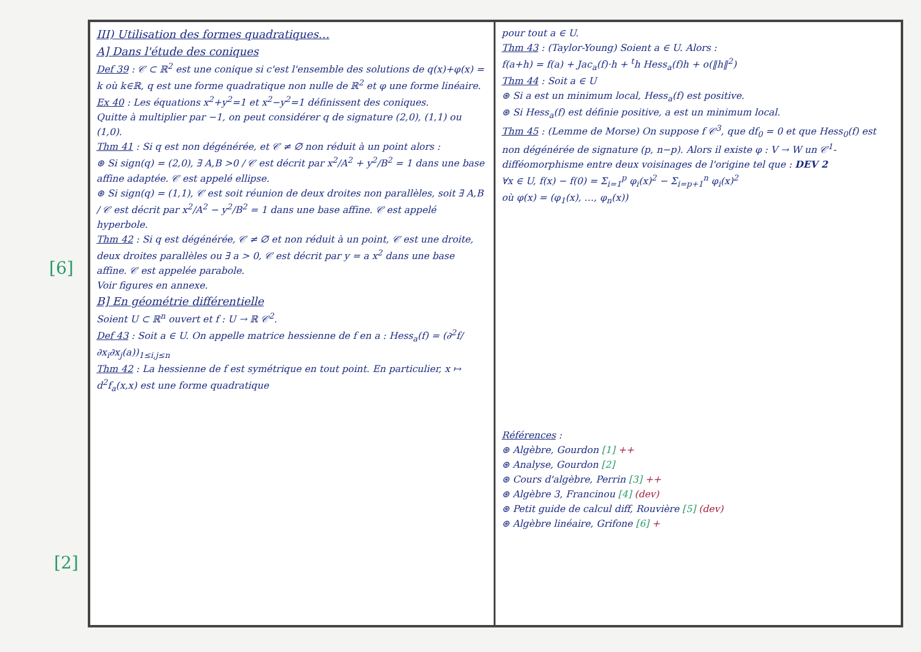[6]
[2]
III) Utilisation des formes quadratiques…
A] Dans l'étude des coniques
Def 39 : 𝒞 ⊂ ℝ<sup>2</sup> est une conique si c'est l'ensemble des solutions de q(x)+φ(x) = k où k∈ℝ, q est une forme quadratique non nulle de ℝ<sup>2</sup> et φ une forme linéaire.
Ex 40 : Les équations x<sup>2</sup>+y<sup>2</sup>=1 et x<sup>2</sup>−y<sup>2</sup>=1 définissent des coniques.
Quitte à multiplier par −1, on peut considérer q de signature (2,0), (1,1) ou (1,0).
Thm 41 : Si q est non dégénérée, et 𝒞 ≠ ∅ non réduit à un point alors :
⊛ Si sign(q) = (2,0), ∃ A,B >0 / 𝒞 est décrit par x<sup>2</sup>/A<sup>2</sup> + y<sup>2</sup>/B<sup>2</sup> = 1 dans une base affine adaptée. 𝒞 est appelé ellipse.
⊛ Si sign(q) = (1,1), 𝒞 est soit réunion de deux droites non parallèles, soit ∃ A,B / 𝒞 est décrit par x<sup>2</sup>/A<sup>2</sup> − y<sup>2</sup>/B<sup>2</sup> = 1 dans une base affine. 𝒞 est appelé hyperbole.
Thm 42 : Si q est dégénérée, 𝒞 ≠ ∅ et non réduit à un point, 𝒞 est une droite, deux droites parallèles ou ∃ a > 0, 𝒞 est décrit par y = a x<sup>2</sup> dans une base affine. 𝒞 est appelée parabole.
Voir figures en annexe.
B] En géométrie différentielle
Soient U ⊂ ℝ<sup>n</sup> ouvert et f : U → ℝ 𝒞<sup>2</sup>.
Def 43 : Soit a ∈ U. On appelle matrice hessienne de f en a : Hess<sub>a</sub>(f) = (∂<sup>2</sup>f/∂x<sub>i</sub>∂x<sub>j</sub>(a))<sub>1≤i,j≤n</sub>
Thm 42 : La hessienne de f est symétrique en tout point. En particulier, x ↦ d<sup>2</sup>f<sub>a</sub>(x,x) est une forme quadratique
pour tout a ∈ U.
Thm 43 : (Taylor-Young) Soient a ∈ U. Alors :
f(a+h) = f(a) + Jac<sub>a</sub>(f)·h + <sup>t</sup>h Hess<sub>a</sub>(f)h + o(‖h‖<sup>2</sup>)
Thm 44 : Soit a ∈ U
⊛ Si a est un minimum local, Hess<sub>a</sub>(f) est positive.
⊛ Si Hess<sub>a</sub>(f) est définie positive, a est un minimum local.
Thm 45 : (Lemme de Morse) On suppose f 𝒞<sup>3</sup>, que df<sub>0</sub> = 0 et que Hess<sub>0</sub>(f) est non dégénérée de signature (p, n−p). Alors il existe φ : V → W un 𝒞<sup>1</sup>-difféomorphisme entre deux voisinages de l'origine tel que : DEV 2
∀x ∈ U, f(x) − f(0) = Σ<sub>i=1</sub><sup>p</sup> φ<sub>i</sub>(x)<sup>2</sup> − Σ<sub>i=p+1</sub><sup>n</sup> φ<sub>i</sub>(x)<sup>2</sup>
où φ(x) = (φ<sub>1</sub>(x), …, φ<sub>n</sub>(x))
Références :
⊛ Algèbre, Gourdon [1] ++
⊛ Analyse, Gourdon [2]
⊛ Cours d'algèbre, Perrin [3] ++
⊛ Algèbre 3, Francinou [4] (dev)
⊛ Petit guide de calcul diff, Rouvière [5] (dev)
⊛ Algèbre linéaire, Grifone [6] +